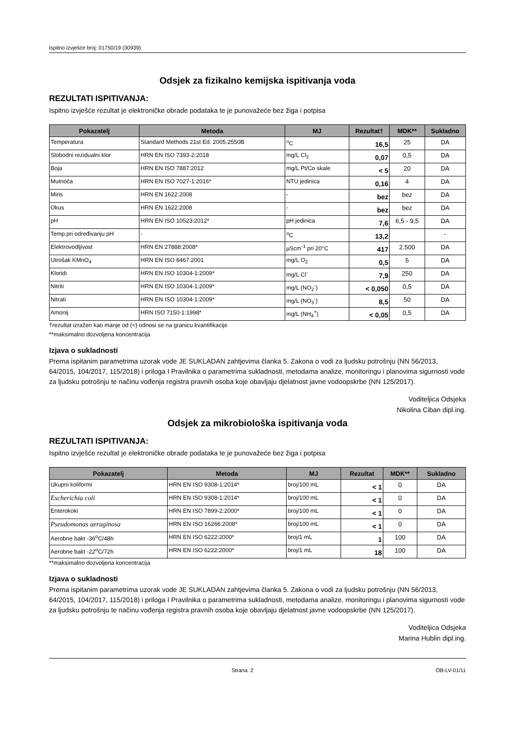Ispitno izvješće broj: 01750/19 (30939)
Odsjek za fizikalno kemijska ispitivanja voda
REZULTATI ISPITIVANJA:
Ispitno izvješće rezultat je elektroničke obrade podataka te je punovažeće bez žiga i potpisa
| Pokazatelj | Metoda | MJ | Rezultat† | MDK** | Sukladno |
| --- | --- | --- | --- | --- | --- |
| Temperatura | Standard Methods 21st Ed. 2005.2550B | <sup>o</sup> C | 16,5 | 25 | DA |
| Slobodni rezidualni klor | HRN EN ISO 7393-2:2018 | mg/L Cl<sub>2</sub> | 0,07 | 0,5 | DA |
| Boja | HRN EN ISO 7887:2012 | mg/L Pt/Co skale | < 5 | 20 | DA |
| Mutnoća | HRN EN ISO 7027-1:2016* | NTU jedinica | 0,16 | 4 | DA |
| Miris | HRN EN 1622:2008 | - | bez | bez | DA |
| Okus | HRN EN 1622:2008 | - | bez | bez | DA |
| pH | HRN EN ISO 10523:2012* | pH jedinica | 7,6 | 6,5 - 9,5 | DA |
| Temp.pri određivanju pH | - | <sup>o</sup> C | 13,2 | | - |
| Elektrovodljivost | HRN EN 27888:2008* | µScm<sup>-1</sup> pri 20°C | 417 | 2.500 | DA |
| Utrošak KMnO<sub>4</sub> | HRN EN ISO 8467:2001 | mg/L O<sub>2</sub> | 0,5 | 5 | DA |
| Kloridi | HRN EN ISO 10304-1:2009* | mg/L Cl<sup>-</sup> | 7,9 | 250 | DA |
| Nitriti | HRN EN ISO 10304-1:2009* | mg/L (NO<sub>2</sub><sup>-</sup>) | < 0,050 | 0,5 | DA |
| Nitrati | HRN EN ISO 10304-1:2009* | mg/L (NO<sub>3</sub><sup>-</sup>) | 8,5 | 50 | DA |
| Amonij | HRN ISO 7150-1:1998* | mg/L (NH<sub>4</sub><sup>+</sup>) | < 0,05 | 0,5 | DA |
†rezultat izražen kao manje od (<) odnosi se na granicu kvantifikacije
**maksimalno dozvoljena koncentracija
Izjava o sukladnosti
Prema ispitanim parametrima uzorak vode JE SUKLADAN zahtjevima članka 5. Zakona o vodi za ljudsku potrošnju (NN 56/2013, 64/2015, 104/2017, 115/2018) i priloga I Pravilnika o parametrima sukladnosti, metodama analize, monitoringu i planovima sigurnosti vode za ljudsku potrošnju te načinu vođenja registra pravnih osoba koje obavljaju djelatnost javne vodoopskrbe (NN 125/2017).
Voditeljica Odsjeka
Nikolina Ciban dipl.ing.
Odsjek za mikrobiološka ispitivanja voda
REZULTATI ISPITIVANJA:
Ispitno izvješće rezultat je elektroničke obrade podataka te je punovažeće bez žiga i potpisa
| Pokazatelj | Metoda | MJ | Rezultat | MDK** | Sukladno |
| --- | --- | --- | --- | --- | --- |
| Ukupni koliformi | HRN EN ISO 9308-1:2014* | broj/100 mL | < 1 | 0 | DA |
| Escherichia coli | HRN EN ISO 9308-1:2014* | broj/100 mL | < 1 | 0 | DA |
| Enterokoki | HRN EN ISO 7899-2:2000* | broj/100 mL | < 1 | 0 | DA |
| Pseudomonas aeruginosa | HRN EN ISO 16266:2008* | broj/100 mL | < 1 | 0 | DA |
| Aerobne bakt -36<sup>o</sup>C/48h | HRN EN ISO 6222:2000* | broj/1 mL | 1 | 100 | DA |
| Aerobne bakt -22<sup>o</sup>C/72h | HRN EN ISO 6222:2000* | broj/1 mL | 18 | 100 | DA |
**maksimalno dozvoljena koncentracija
Izjava o sukladnosti
Prema ispitanim parametrima uzorak vode JE SUKLADAN zahtjevima članka 5. Zakona o vodi za ljudsku potrošnju (NN 56/2013, 64/2015, 104/2017, 115/2018) i priloga I Pravilnika o parametrima sukladnosti, metodama analize, monitoringu i planovima sigurnosti vode za ljudsku potrošnju te načinu vođenja registra pravnih osoba koje obavljaju djelatnost javne vodoopskrbe (NN 125/2017).
Voditeljica Odsjeka
Marina Hublin dipl.ing.
Strana: 2 OB-LV-01/11